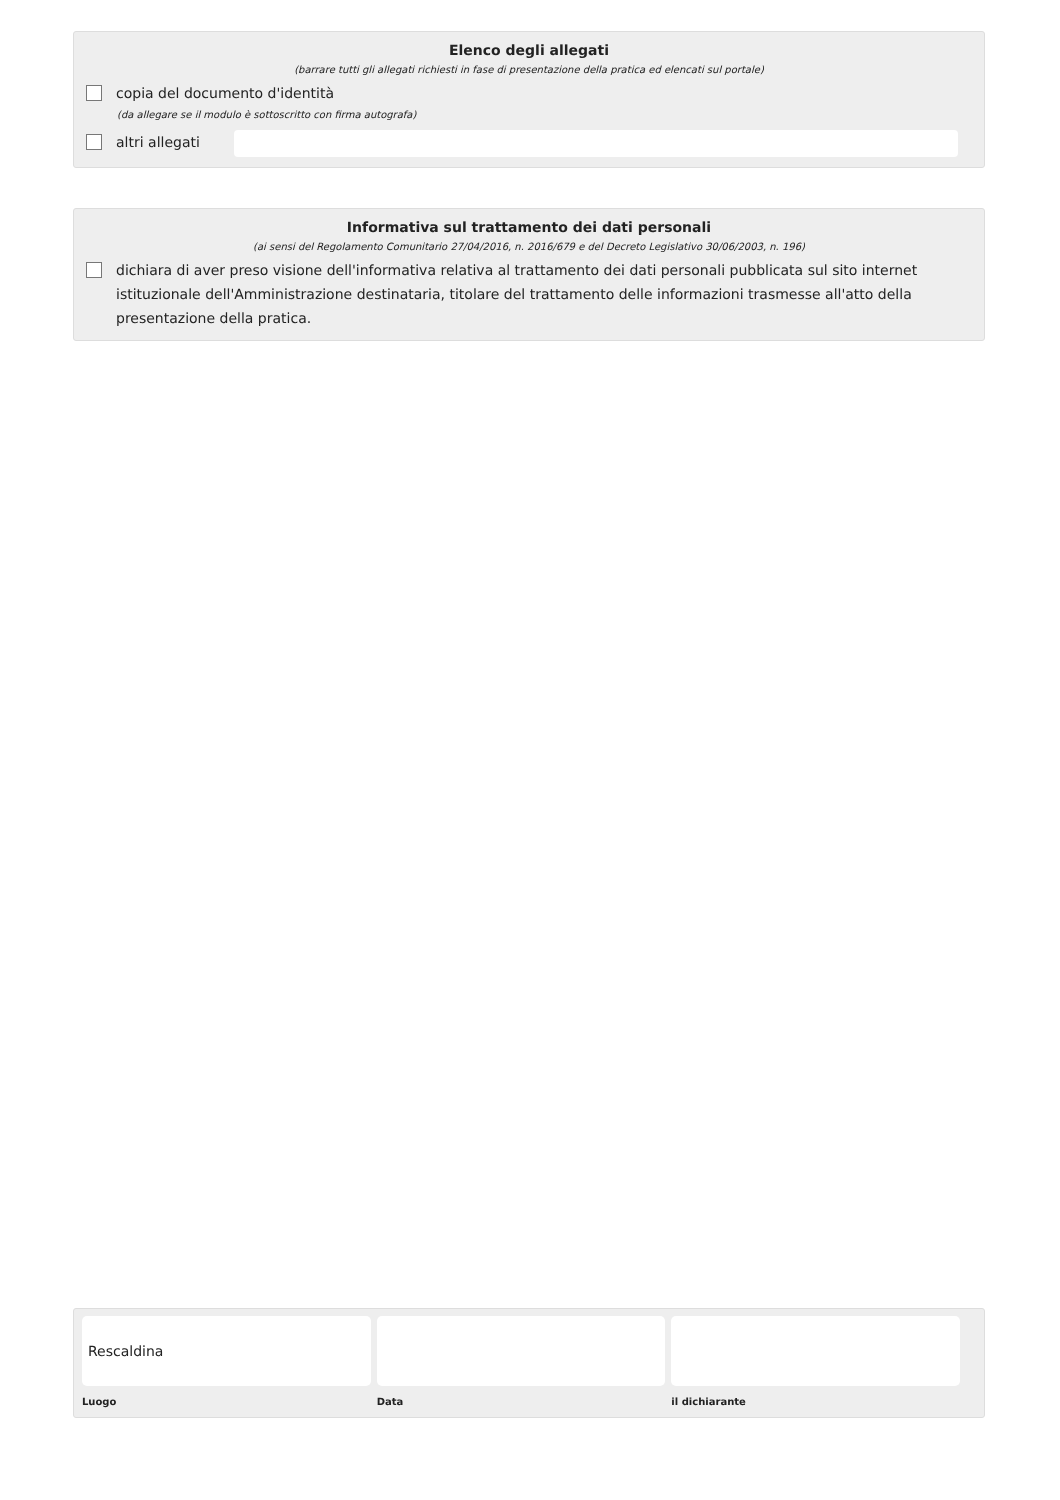Elenco degli allegati
(barrare tutti gli allegati richiesti in fase di presentazione della pratica ed elencati sul portale)
copia del documento d'identità
(da allegare se il modulo è sottoscritto con firma autografa)
altri allegati
Informativa sul trattamento dei dati personali
(ai sensi del Regolamento Comunitario 27/04/2016, n. 2016/679 e del Decreto Legislativo 30/06/2003, n. 196)
dichiara di aver preso visione dell'informativa relativa al trattamento dei dati personali pubblicata sul sito internet istituzionale dell'Amministrazione destinataria, titolare del trattamento delle informazioni trasmesse all'atto della presentazione della pratica.
Rescaldina
Luogo
Data il dichiarante